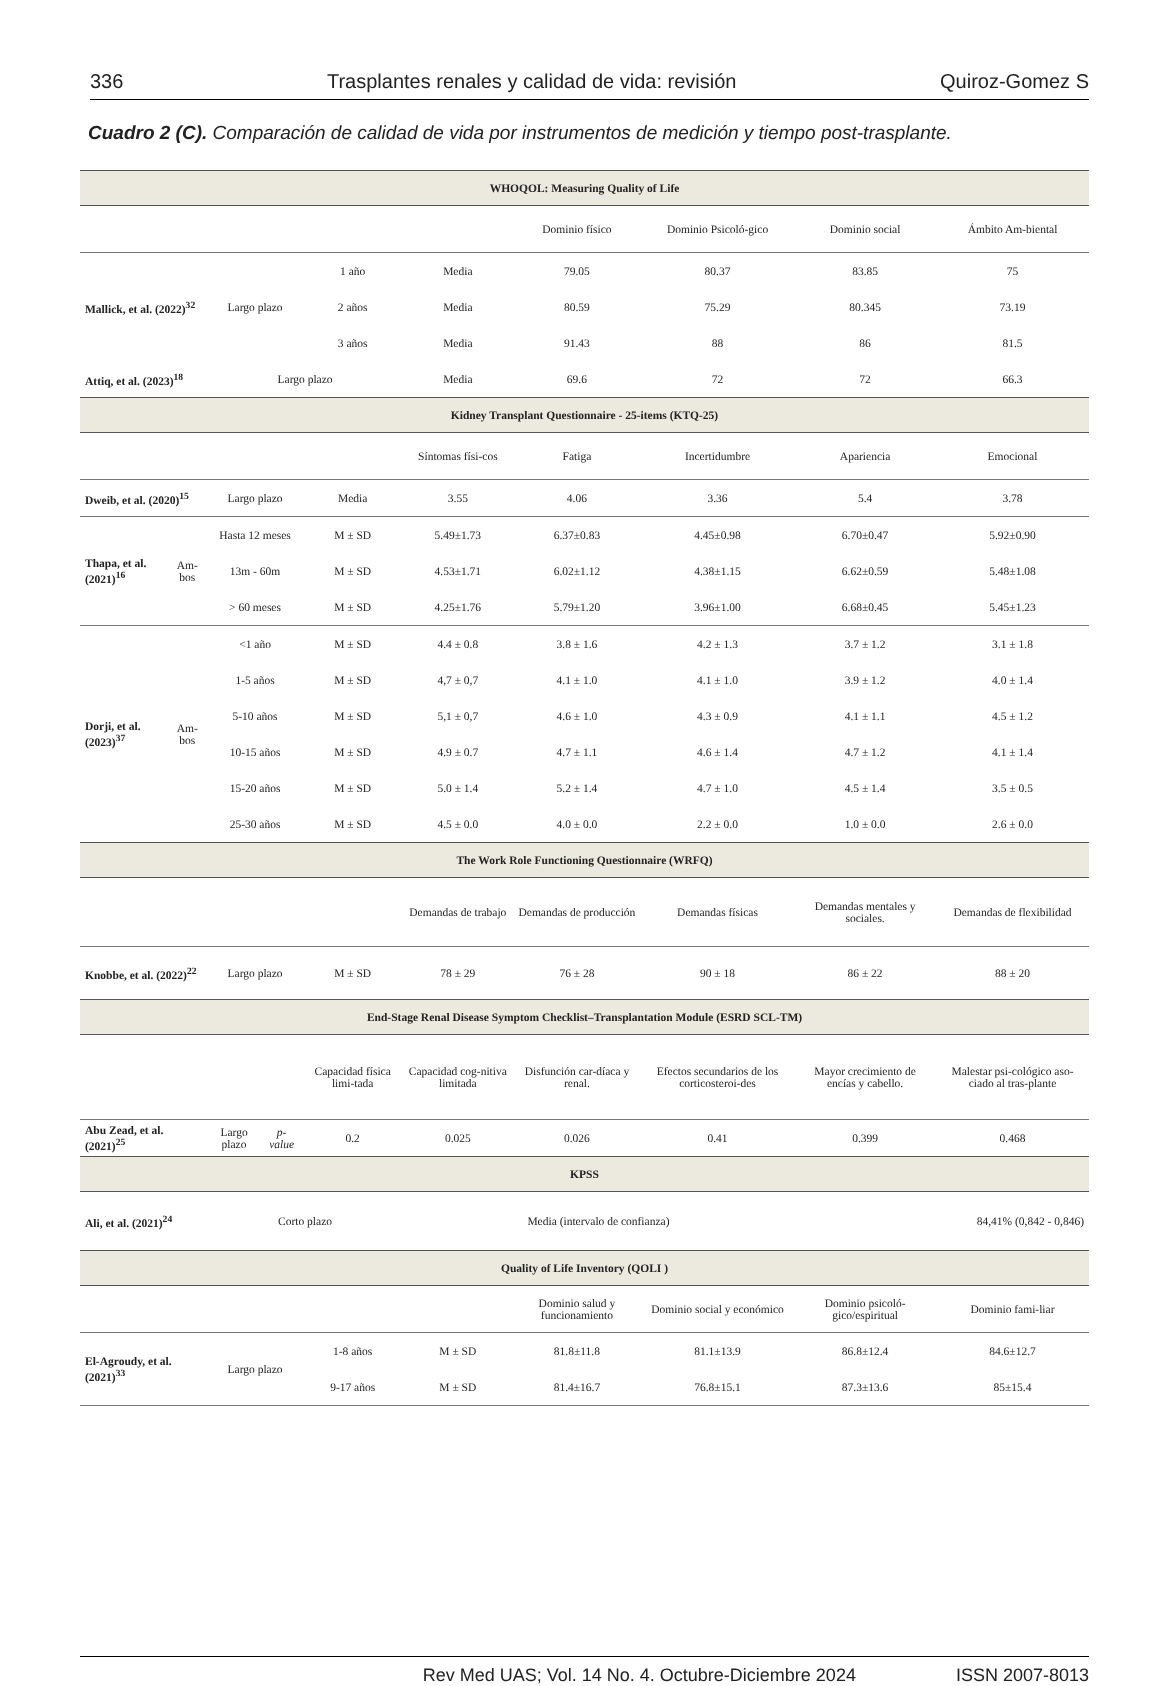336 Trasplantes renales y calidad de vida: revisión Quiroz-Gomez S
Cuadro 2 (C). Comparación de calidad de vida por instrumentos de medición y tiempo post-trasplante.
| WHOQOL: Measuring Quality of Life | | | | | | | | | |
| --- | --- | --- | --- | --- | --- | --- | --- | --- | --- |
| | | | | | | Dominio físico | Dominio Psicoló-gico | Dominio social | Ámbito Am-biental |
| Mallick, et al. (2022)<sup>32</sup> | | Largo plazo | | 1 año | Media | 79.05 | 80.37 | 83.85 | 75 |
| | | | | 2 años | Media | 80.59 | 75.29 | 80.345 | 73.19 |
| | | | | 3 años | Media | 91.43 | 88 | 86 | 81.5 |
| Attiq, et al. (2023)<sup>18</sup> | | Largo plazo | | | Media | 69.6 | 72 | 72 | 66.3 |
| Kidney Transplant Questionnaire - 25-items (KTQ-25) | | | | | | | | | |
| | | | | | Síntomas físi-cos | Fatiga | Incertidumbre | Apariencia | Emocional |
| Dweib, et al. (2020)<sup>15</sup> | | Largo plazo | | Media | 3.55 | 4.06 | 3.36 | 5.4 | 3.78 |
| Thapa, et al. (2021)<sup>16</sup> | Am-bos | Hasta 12 meses | | M ± SD | 5.49±1.73 | 6.37±0.83 | 4.45±0.98 | 6.70±0.47 | 5.92±0.90 |
| | | 13m - 60m | | M ± SD | 4.53±1.71 | 6.02±1.12 | 4.38±1.15 | 6.62±0.59 | 5.48±1.08 |
| | | > 60 meses | | M ± SD | 4.25±1.76 | 5.79±1.20 | 3.96±1.00 | 6.68±0.45 | 5.45±1.23 |
| Dorji, et al. (2023)<sup>37</sup> | Am-bos | <1 año | | M ± SD | 4.4 ± 0.8 | 3.8 ± 1.6 | 4.2 ± 1.3 | 3.7 ± 1.2 | 3.1 ± 1.8 |
| | | 1-5 años | | M ± SD | 4,7 ± 0,7 | 4.1 ± 1.0 | 4.1 ± 1.0 | 3.9 ± 1.2 | 4.0 ± 1.4 |
| | | 5-10 años | | M ± SD | 5,1 ± 0,7 | 4.6 ± 1.0 | 4.3 ± 0.9 | 4.1 ± 1.1 | 4.5 ± 1.2 |
| | | 10-15 años | | M ± SD | 4.9 ± 0.7 | 4.7 ± 1.1 | 4.6 ± 1.4 | 4.7 ± 1.2 | 4.1 ± 1.4 |
| | | 15-20 años | | M ± SD | 5.0 ± 1.4 | 5.2 ± 1.4 | 4.7 ± 1.0 | 4.5 ± 1.4 | 3.5 ± 0.5 |
| | | 25-30 años | | M ± SD | 4.5 ± 0.0 | 4.0 ± 0.0 | 2.2 ± 0.0 | 1.0 ± 0.0 | 2.6 ± 0.0 |
| The Work Role Functioning Questionnaire (WRFQ) | | | | | | | | | |
| | | | | | Demandas de trabajo | Demandas de producción | Demandas físicas | Demandas mentales y sociales. | Demandas de flexibilidad |
| Knobbe, et al. (2022)<sup>22</sup> | | Largo plazo | | M ± SD | 78 ± 29 | 76 ± 28 | 90 ± 18 | 86 ± 22 | 88 ± 20 |
| End-Stage Renal Disease Symptom Checklist–Transplantation Module (ESRD SCL-TM) | | | | | | | | | |
| | | | | Capacidad física limi-tada | Capacidad cog-nitiva limitada | Disfunción car-díaca y renal. | Efectos secundarios de los corticosteroi-des | Mayor crecimiento de encías y cabello. | Malestar psi-cológico aso-ciado al tras-plante |
| Abu Zead, et al. (2021)<sup>25</sup> | | Largo plazo | p- value | 0.2 | 0.025 | 0.026 | 0.41 | 0.399 | 0.468 |
| KPSS | | | | | | | | | |
| Ali, et al. (2021)<sup>24</sup> | | Corto plazo | | | Media (intervalo de confianza) | | | 84,41% (0,842 - 0,846) | |
| Quality of Life Inventory (QOLI ) | | | | | | | | | |
| | | | | | | Dominio salud y funcionamiento | Dominio social y económico | Dominio psicoló-gico/espiritual | Dominio fami-liar |
| El-Agroudy, et al. (2021)<sup>33</sup> | | Largo plazo | | 1-8 años | M ± SD | 81.8±11.8 | 81.1±13.9 | 86.8±12.4 | 84.6±12.7 |
| | | | | 9-17 años | M ± SD | 81.4±16.7 | 76.8±15.1 | 87.3±13.6 | 85±15.4 |
Rev Med UAS; Vol. 14 No. 4. Octubre-Diciembre 2024 ISSN 2007-8013